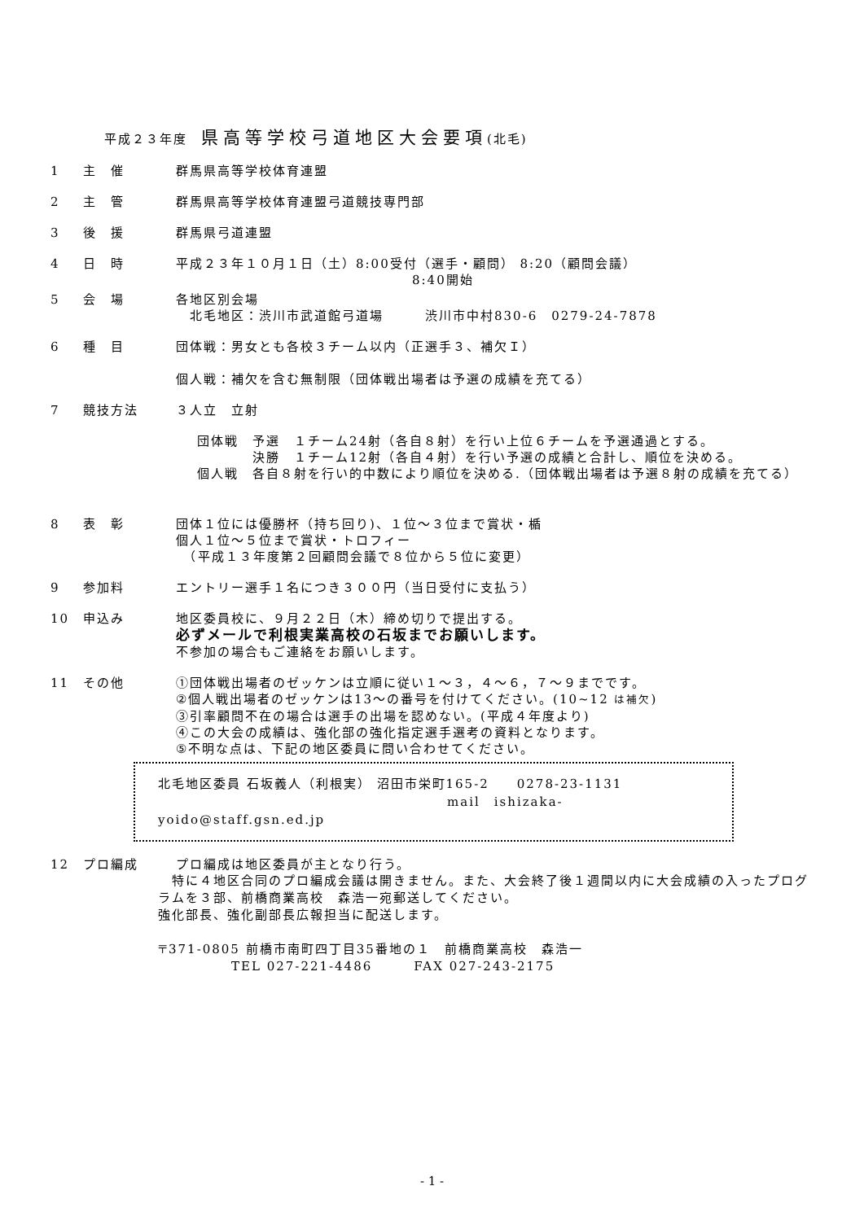平成２３年度　県高等学校弓道地区大会要項(北毛)
1 主　催 群馬県高等学校体育連盟
2 主　管 群馬県高等学校体育連盟弓道競技専門部
3 後　援 群馬県弓道連盟
4 日　時 平成２３年１０月１日（土）8:00受付（選手・顧問） 8:20（顧問会議）
8:40開始
5 会　場 各地区別会場
　北毛地区：渋川市武道館弓道場　　　渋川市中村830-6　0279-24-7878
6 種　目 団体戦：男女とも各校３チーム以内（正選手３、補欠Ｉ）
個人戦：補欠を含む無制限（団体戦出場者は予選の成績を充てる）
7 競技方法 ３人立　立射
団体戦　予選　１チーム24射（各自８射）を行い上位６チームを予選通過とする。
　　　　決勝　１チーム12射（各自４射）を行い予選の成績と合計し、順位を決める。
個人戦　各自８射を行い的中数により順位を決める.（団体戦出場者は予選８射の成績を充てる）
8 表　彰 団体１位には優勝杯（持ち回り)、１位～３位まで賞状・楯
個人１位～５位まで賞状・トロフィー
　（平成１３年度第２回顧問会議で８位から５位に変更）
9 参加料 エントリー選手１名につき３００円（当日受付に支払う）
10 申込み 地区委員校に、９月２２日（木）締め切りで提出する。
必ずメールで利根実業高校の石坂までお願いします。
不参加の場合もご連絡をお願いします。
11 その他 ①団体戦出場者のゼッケンは立順に従い１～３，４～６，７～９までです。
②個人戦出場者のゼッケンは13～の番号を付けてください。(10~12 は補欠)
③引率顧問不在の場合は選手の出場を認めない。(平成４年度より)
④この大会の成績は、強化部の強化指定選手選考の資料となります。
⑤不明な点は、下記の地区委員に問い合わせてください。
北毛地区委員 石坂義人（利根実） 沼田市栄町165-2　　0278-23-1131
mail　ishizaka-yoido@staff.gsn.ed.jp
12 プロ編成 プロ編成は地区委員が主となり行う。
　特に４地区合同のプロ編成会議は開きません。また、大会終了後１週間以内に大会成績の入ったプログラムを３部、前橋商業高校　森浩一宛郵送してください。
強化部長、強化副部長広報担当に配送します。
〒371-0805 前橋市南町四丁目35番地の１　前橋商業高校　森浩一
TEL 027-221-4486　　　FAX 027-243-2175
- 1 -